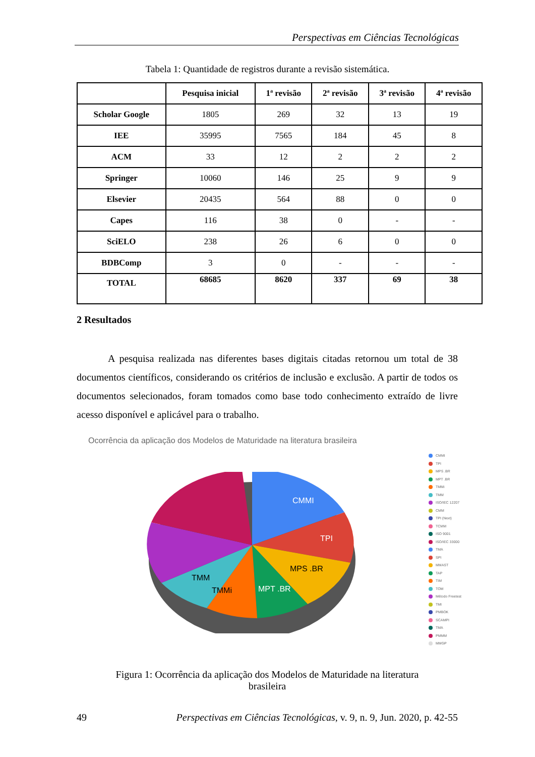Perspectivas em Ciências Tecnológicas
Tabela 1: Quantidade de registros durante a revisão sistemática.
| | Pesquisa inicial | 1ª revisão | 2ª revisão | 3ª revisão | 4ª revisão |
| --- | --- | --- | --- | --- | --- |
| Scholar Google | 1805 | 269 | 32 | 13 | 19 |
| IEE | 35995 | 7565 | 184 | 45 | 8 |
| ACM | 33 | 12 | 2 | 2 | 2 |
| Springer | 10060 | 146 | 25 | 9 | 9 |
| Elsevier | 20435 | 564 | 88 | 0 | 0 |
| Capes | 116 | 38 | 0 | - | - |
| SciELO | 238 | 26 | 6 | 0 | 0 |
| BDBComp | 3 | 0 | - | - | - |
| TOTAL | 68685 | 8620 | 337 | 69 | 38 |
2 Resultados
A pesquisa realizada nas diferentes bases digitais citadas retornou um total de 38 documentos científicos, considerando os critérios de inclusão e exclusão. A partir de todos os documentos selecionados, foram tomados como base todo conhecimento extraído de livre acesso disponível e aplicável para o trabalho.
Ocorrência da aplicação dos Modelos de Maturidade na literatura brasileira
CMMI
TPI
MPS .BR
MPT .BR
TMMi
TMM
CMMI
TPI
MPS .BR
MPT .BR
TMMi
TMM
ISO/IEC 12207
CMM
TPI (Next)
TCMM
ISO 9001
ISO/IEC 33000
TMA
SPI
MMAST
TAP
TIM
TOM
Método Freetest
TMI
PMBOK
SCAMPI
TMA
PMMM
MMGP
Figura 1: Ocorrência da aplicação dos Modelos de Maturidade na literatura brasileira
49 Perspectivas em Ciências Tecnológicas, v. 9, n. 9, Jun. 2020, p. 42-55